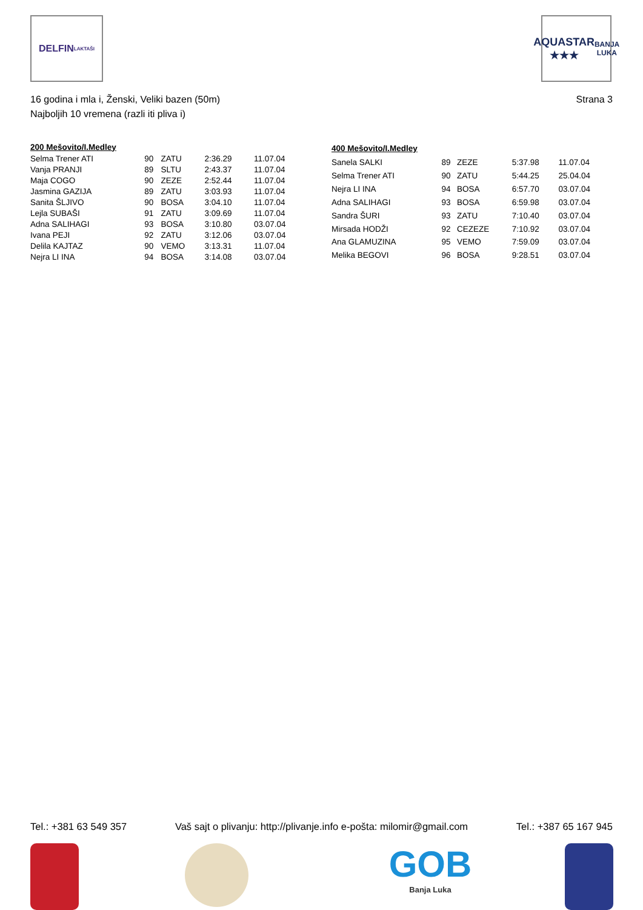DELFIN
LAKTAŠI
AQUASTAR
★★★
BANJA LUKA
16 godina i mla i, Ženski, Veliki bazen (50m)
Najboljih 10 vremena (razli iti pliva i)
Strana 3
| 200 Mešovito/I.Medley | | | | |
| --- | --- | --- | --- | --- |
| Selma Trener ATI | 90 | ZATU | 2:36.29 | 11.07.04 |
| Vanja PRANJI | 89 | SLTU | 2:43.37 | 11.07.04 |
| Maja COGO | 90 | ZEZE | 2:52.44 | 11.07.04 |
| Jasmina GAZIJA | 89 | ZATU | 3:03.93 | 11.07.04 |
| Sanita ŠLJIVO | 90 | BOSA | 3:04.10 | 11.07.04 |
| Lejla SUBAŠI | 91 | ZATU | 3:09.69 | 11.07.04 |
| Adna SALIHAGI | 93 | BOSA | 3:10.80 | 03.07.04 |
| Ivana PEJI | 92 | ZATU | 3:12.06 | 03.07.04 |
| Delila KAJTAZ | 90 | VEMO | 3:13.31 | 11.07.04 |
| Nejra LI INA | 94 | BOSA | 3:14.08 | 03.07.04 |
| 400 Mešovito/I.Medley | | | | |
| --- | --- | --- | --- | --- |
| Sanela SALKI | 89 | ZEZE | 5:37.98 | 11.07.04 |
| Selma Trener ATI | 90 | ZATU | 5:44.25 | 25.04.04 |
| Nejra LI INA | 94 | BOSA | 6:57.70 | 03.07.04 |
| Adna SALIHAGI | 93 | BOSA | 6:59.98 | 03.07.04 |
| Sandra ŠURI | 93 | ZATU | 7:10.40 | 03.07.04 |
| Mirsada HODŽI | 92 | CEZEZE | 7:10.92 | 03.07.04 |
| Ana GLAMUZINA | 95 | VEMO | 7:59.09 | 03.07.04 |
| Melika BEGOVI | 96 | BOSA | 9:28.51 | 03.07.04 |
Tel.: +381 63 549 357 Vaš sajt o plivanju: http://plivanje.info e-pošta: milomir@gmail.com Tel.: +387 65 167 945
GOB
Banja Luka